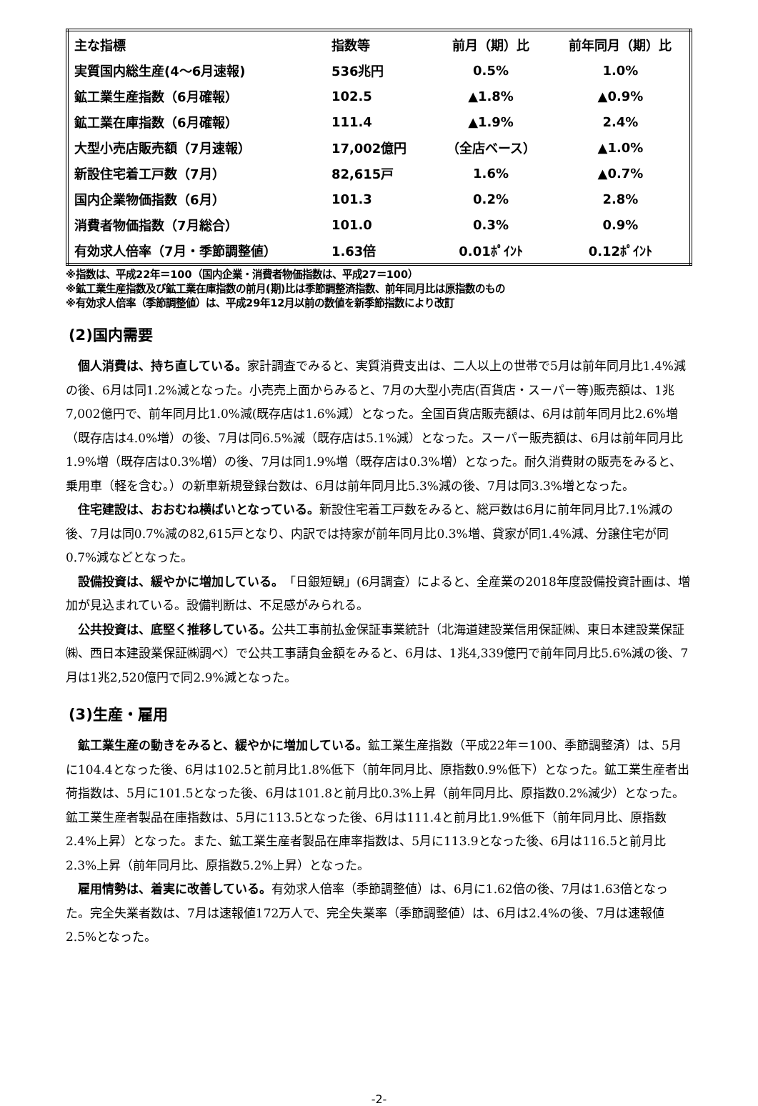| 主な指標 | 指数等 | 前月（期）比 | 前年同月（期）比 |
| --- | --- | --- | --- |
| 実質国内総生産(4～6月速報) | 536兆円 | 0.5% | 1.0% |
| 鉱工業生産指数（6月確報） | 102.5 | ▲1.8% | ▲0.9% |
| 鉱工業在庫指数（6月確報） | 111.4 | ▲1.9% | 2.4% |
| 大型小売店販売額（7月速報） | 17,002億円 | （全店ベース） | ▲1.0% |
| 新設住宅着工戸数（7月） | 82,615戸 | 1.6% | ▲0.7% |
| 国内企業物価指数（6月） | 101.3 | 0.2% | 2.8% |
| 消費者物価指数（7月総合） | 101.0 | 0.3% | 0.9% |
| 有効求人倍率（7月・季節調整値） | 1.63倍 | 0.01ﾎﾟｲﾝﾄ | 0.12ﾎﾟｲﾝﾄ |
※指数は、平成22年＝100（国内企業・消費者物価指数は、平成27＝100）
※鉱工業生産指数及び鉱工業在庫指数の前月(期)比は季節調整済指数、前年同月比は原指数のもの
※有効求人倍率（季節調整値）は、平成29年12月以前の数値を新季節指数により改訂
(2)国内需要
個人消費は、持ち直している。家計調査でみると、実質消費支出は、二人以上の世帯で5月は前年同月比1.4%減の後、6月は同1.2%減となった。小売売上面からみると、7月の大型小売店(百貨店・スーパー等)販売額は、1兆7,002億円で、前年同月比1.0%減(既存店は1.6%減）となった。全国百貨店販売額は、6月は前年同月比2.6%増（既存店は4.0%増）の後、7月は同6.5%減（既存店は5.1%減）となった。スーパー販売額は、6月は前年同月比1.9%増（既存店は0.3%増）の後、7月は同1.9%増（既存店は0.3%増）となった。耐久消費財の販売をみると、乗用車（軽を含む。）の新車新規登録台数は、6月は前年同月比5.3%減の後、7月は同3.3%増となった。
住宅建設は、おおむね横ばいとなっている。新設住宅着工戸数をみると、総戸数は6月に前年同月比7.1%減の後、7月は同0.7%減の82,615戸となり、内訳では持家が前年同月比0.3%増、貸家が同1.4%減、分譲住宅が同0.7%減などとなった。
設備投資は、緩やかに増加している。「日銀短観」(6月調査）によると、全産業の2018年度設備投資計画は、増加が見込まれている。設備判断は、不足感がみられる。
公共投資は、底堅く推移している。公共工事前払金保証事業統計（北海道建設業信用保証㈱、東日本建設業保証㈱、西日本建設業保証㈱調べ）で公共工事請負金額をみると、6月は、1兆4,339億円で前年同月比5.6%減の後、7月は1兆2,520億円で同2.9%減となった。
(3)生産・雇用
鉱工業生産の動きをみると、緩やかに増加している。鉱工業生産指数（平成22年＝100、季節調整済）は、5月に104.4となった後、6月は102.5と前月比1.8%低下（前年同月比、原指数0.9%低下）となった。鉱工業生産者出荷指数は、5月に101.5となった後、6月は101.8と前月比0.3%上昇（前年同月比、原指数0.2%減少）となった。鉱工業生産者製品在庫指数は、5月に113.5となった後、6月は111.4と前月比1.9%低下（前年同月比、原指数2.4%上昇）となった。また、鉱工業生産者製品在庫率指数は、5月に113.9となった後、6月は116.5と前月比2.3%上昇（前年同月比、原指数5.2%上昇）となった。
雇用情勢は、着実に改善している。有効求人倍率（季節調整値）は、6月に1.62倍の後、7月は1.63倍となった。完全失業者数は、7月は速報値172万人で、完全失業率（季節調整値）は、6月は2.4%の後、7月は速報値2.5%となった。
-2-